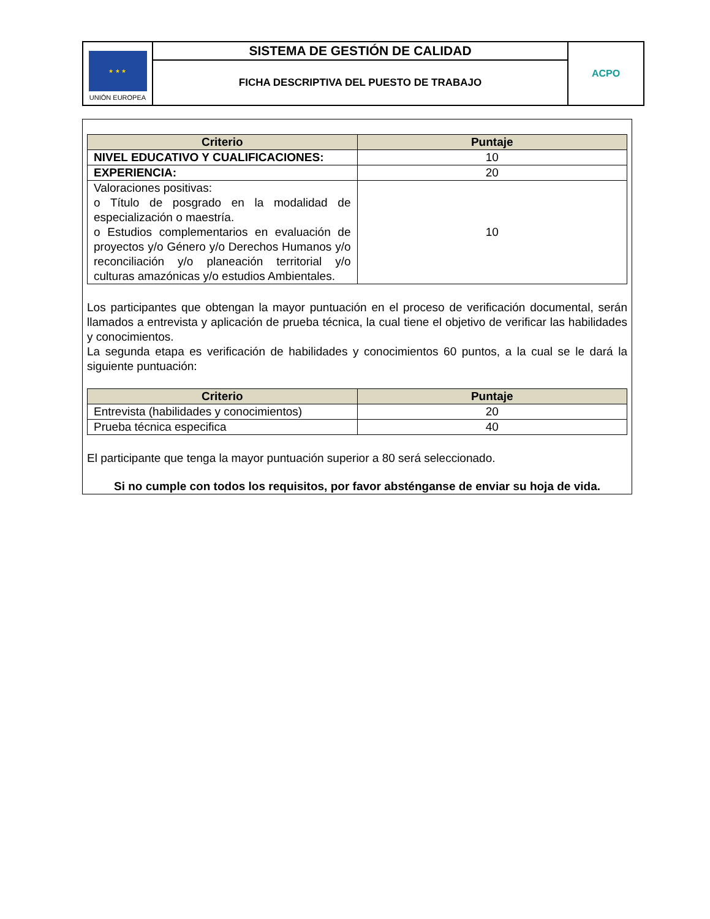| ★ ★ ★ UNIÓN EUROPEA | SISTEMA DE GESTIÓN DE CALIDAD | ACPO |
| | FICHA DESCRIPTIVA DEL PUESTO DE TRABAJO | |
| Criterio | Puntaje |
| --- | --- |
| NIVEL EDUCATIVO Y CUALIFICACIONES: | 10 |
| EXPERIENCIA: | 20 |
| Valoraciones positivas: o Título de posgrado en la modalidad de especialización o maestría. o Estudios complementarios en evaluación de proyectos y/o Género y/o Derechos Humanos y/o reconciliación y/o planeación territorial y/o culturas amazónicas y/o estudios Ambientales. | 10 |
Los participantes que obtengan la mayor puntuación en el proceso de verificación documental, serán llamados a entrevista y aplicación de prueba técnica, la cual tiene el objetivo de verificar las habilidades y conocimientos.
La segunda etapa es verificación de habilidades y conocimientos 60 puntos, a la cual se le dará la siguiente puntuación:
| Criterio | Puntaje |
| --- | --- |
| Entrevista (habilidades y conocimientos) | 20 |
| Prueba técnica especifica | 40 |
El participante que tenga la mayor puntuación superior a 80 será seleccionado.
Si no cumple con todos los requisitos, por favor absténganse de enviar su hoja de vida.